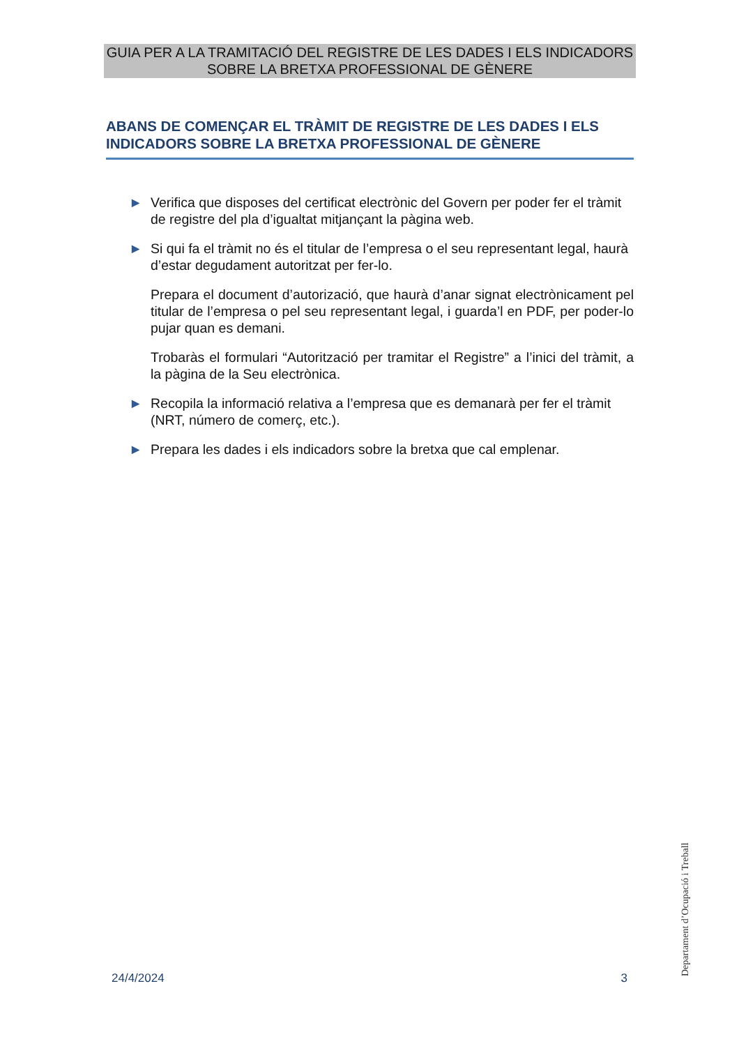GUIA PER A LA TRAMITACIÓ DEL REGISTRE DE LES DADES I ELS INDICADORS SOBRE LA BRETXA PROFESSIONAL DE GÈNERE
ABANS DE COMENÇAR EL TRÀMIT DE REGISTRE DE LES DADES I ELS INDICADORS SOBRE LA BRETXA PROFESSIONAL DE GÈNERE
► Verifica que disposes del certificat electrònic del Govern per poder fer el tràmit de registre del pla d’igualtat mitjançant la pàgina web.
► Si qui fa el tràmit no és el titular de l’empresa o el seu representant legal, haurà d’estar degudament autoritzat per fer-lo.
Prepara el document d’autorizació, que haurà d’anar signat electrònicament pel titular de l’empresa o pel seu representant legal, i guarda’l en PDF, per poder-lo pujar quan es demani.
Trobaràs el formulari “Autorització per tramitar el Registre” a l’inici del tràmit, a la pàgina de la Seu electrònica.
► Recopila la informació relativa a l’empresa que es demanarà per fer el tràmit (NRT, número de comerç, etc.).
► Prepara les dades i els indicadors sobre la bretxa que cal emplenar.
Departament d’Ocupació i Treball
24/4/2024 3